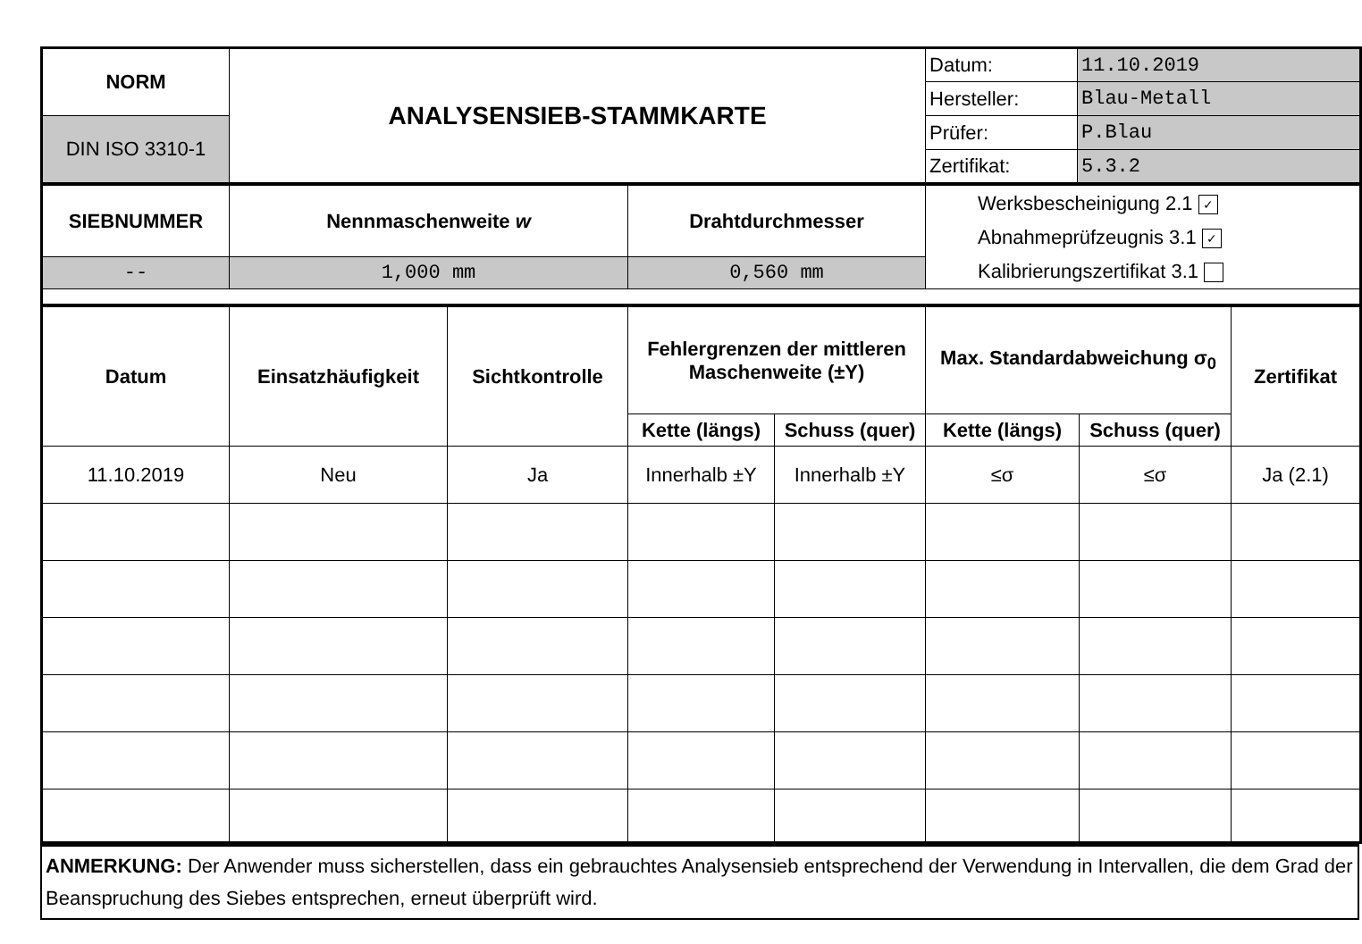| NORM | ANALYSENSIEB-STAMMKARTE | Datum: | 11.10.2019 |
| | | Hersteller: | Blau-Metall |
| DIN ISO 3310-1 | | Prüfer: | P.Blau |
| | | Zertifikat: | 5.3.2 |
| SIEBNUMMER | Nennmaschenweite w | Drahtdurchmesser | Werksbescheinigung 2.1 ✓ Abnahmeprüfzeugnis 3.1 ✓ Kalibrierungszertifikat 3.1 |
| -- | 1,000 mm | 0,560 mm | |
| Datum | Einsatzhäufigkeit | Sichtkontrolle | Fehlergrenzen der mittleren Maschenweite (±Y) | | Max. Standardabweichung σ<sub>0</sub> | | Zertifikat |
| --- | --- | --- | --- | --- | --- | --- | --- |
| | | | Kette (längs) | Schuss (quer) | Kette (längs) | Schuss (quer) | |
| 11.10.2019 | Neu | Ja | Innerhalb ±Y | Innerhalb ±Y | ≤σ | ≤σ | Ja (2.1) |
ANMERKUNG: Der Anwender muss sicherstellen, dass ein gebrauchtes Analysensieb entsprechend der Verwendung in Intervallen, die dem Grad der Beanspruchung des Siebes entsprechen, erneut überprüft wird.